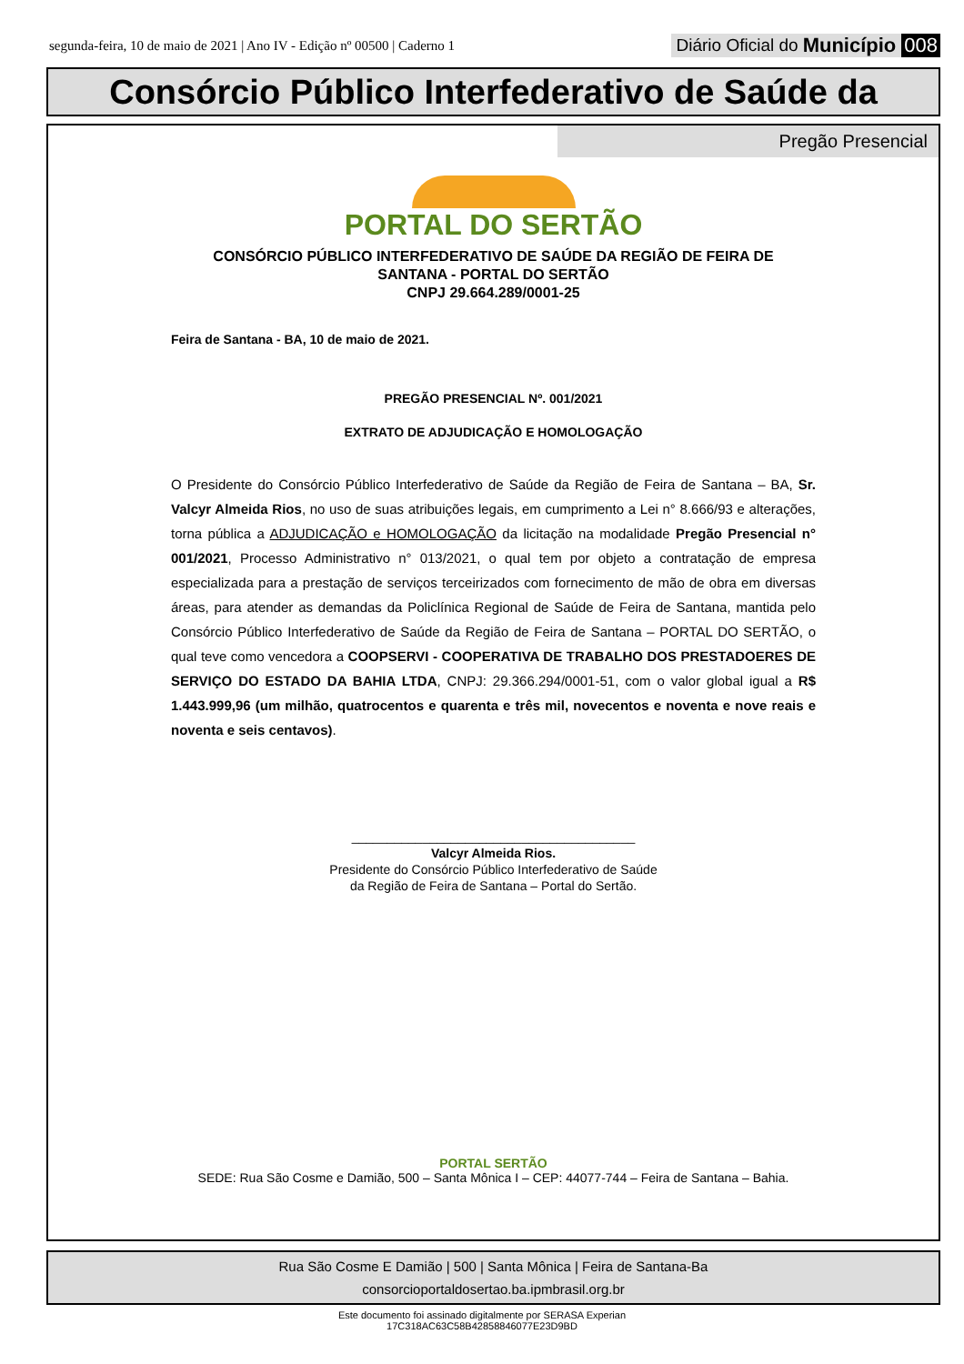segunda-feira, 10 de maio de 2021 | Ano IV - Edição nº 00500 | Caderno 1 Diário Oficial do Município 008
Consórcio Público Interfederativo de Saúde da
Pregão Presencial
PORTAL DO SERTÃO
CONSÓRCIO PÚBLICO INTERFEDERATIVO DE SAÚDE DA REGIÃO DE FEIRA DE
SANTANA - PORTAL DO SERTÃO
CNPJ 29.664.289/0001-25
Feira de Santana - BA, 10 de maio de 2021.
PREGÃO PRESENCIAL Nº. 001/2021
EXTRATO DE ADJUDICAÇÃO E HOMOLOGAÇÃO
O Presidente do Consórcio Público Interfederativo de Saúde da Região de Feira de Santana – BA, Sr. Valcyr Almeida Rios, no uso de suas atribuições legais, em cumprimento a Lei n° 8.666/93 e alterações, torna pública a ADJUDICAÇÃO e HOMOLOGAÇÃO da licitação na modalidade Pregão Presencial n° 001/2021, Processo Administrativo n° 013/2021, o qual tem por objeto a contratação de empresa especializada para a prestação de serviços terceirizados com fornecimento de mão de obra em diversas áreas, para atender as demandas da Policlínica Regional de Saúde de Feira de Santana, mantida pelo Consórcio Público Interfederativo de Saúde da Região de Feira de Santana – PORTAL DO SERTÃO, o qual teve como vencedora a COOPSERVI - COOPERATIVA DE TRABALHO DOS PRESTADOERES DE SERVIÇO DO ESTADO DA BAHIA LTDA, CNPJ: 29.366.294/0001-51, com o valor global igual a R$ 1.443.999,96 (um milhão, quatrocentos e quarenta e três mil, novecentos e noventa e nove reais e noventa e seis centavos).
________________________________________
Valcyr Almeida Rios.
Presidente do Consórcio Público Interfederativo de Saúde
da Região de Feira de Santana – Portal do Sertão.
PORTAL SERTÃO
SEDE: Rua São Cosme e Damião, 500 – Santa Mônica I – CEP: 44077-744 – Feira de Santana – Bahia.
Rua São Cosme E Damião | 500 | Santa Mônica | Feira de Santana-Ba
consorcioportaldosertao.ba.ipmbrasil.org.br
Este documento foi assinado digitalmente por SERASA Experian
17C318AC63C58B42858846077E23D9BD